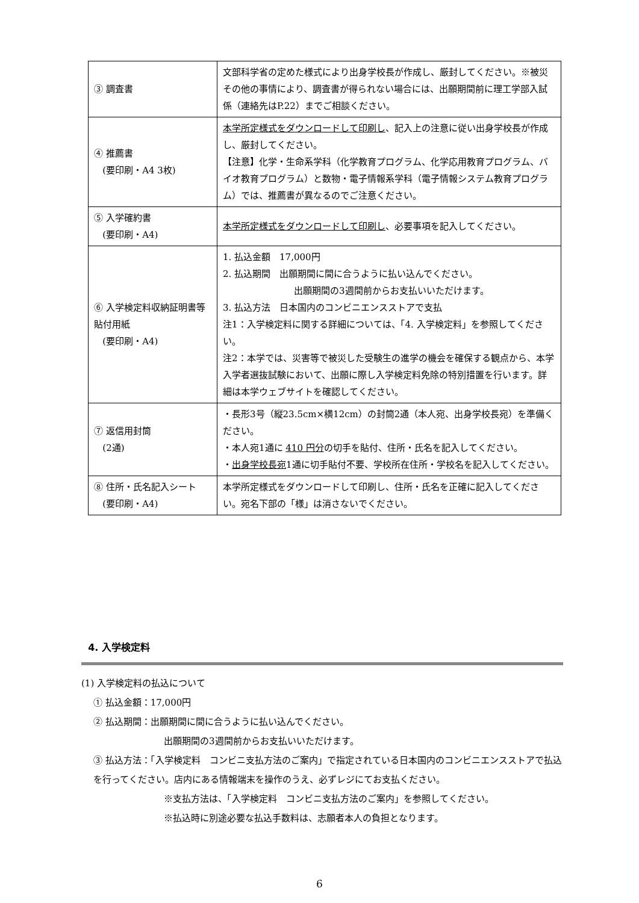| ③ 調査書 | 文部科学省の定めた様式により出身学校長が作成し、厳封してください。※被災その他の事情により、調査書が得られない場合には、出願期間前に理工学部入試係（連絡先はP.22）までご相談ください。 |
| ④ 推薦書 (要印刷・A4 3枚) | 本学所定様式をダウンロードして印刷し 、記入上の注意に従い出身学校長が作成し、厳封してください。 【注意】化学・生命系学科（化学教育プログラム、化学応用教育プログラム、バイオ教育プログラム）と数物・電子情報系学科（電子情報システム教育プログラム）では、推薦書が異なるのでご注意ください。 |
| ⑤ 入学確約書 (要印刷・A4) | 本学所定様式をダウンロードして印刷し 、必要事項を記入してください。 |
| ⑥ 入学検定料収納証明書等貼付用紙 (要印刷・A4) | 1. 払込金額 17,000円 2. 払込期間 出願期間に間に合うように払い込んでください。 出願期間の3週間前からお支払いいただけます。 3. 払込方法 日本国内のコンビニエンスストアで支払 注1：入学検定料に関する詳細については、「4. 入学検定料」を参照してください。 注2：本学では、災害等で被災した受験生の進学の機会を確保する観点から、本学入学者選抜試験において、出願に際し入学検定料免除の特別措置を行います。詳細は本学ウェブサイトを確認してください。 |
| ⑦ 返信用封筒 (2通) | ・長形3号（縦23.5cm×横12cm）の封筒2通（本人宛、出身学校長宛）を準備ください。 ・本人宛1通に 410 円分 の切手を貼付、住所・氏名を記入してください。 ・ 出身学校長宛 1通に切手貼付不要、学校所在住所・学校名を記入してください。 |
| ⑧ 住所・氏名記入シート (要印刷・A4) | 本学所定様式をダウンロードして印刷し、住所・氏名を正確に記入してください。宛名下部の「様」は消さないでください。 |
4. 入学検定料
(1) 入学検定料の払込について
① 払込金額：17,000円
② 払込期間：出願期間に間に合うように払い込んでください。
出願期間の3週間前からお支払いいただけます。
③ 払込方法：「入学検定料　コンビニ支払方法のご案内」で指定されている日本国内のコンビニエンスストアで払込を行ってください。店内にある情報端末を操作のうえ、必ずレジにてお支払ください。
※支払方法は、「入学検定料　コンビニ支払方法のご案内」を参照してください。
※払込時に別途必要な払込手数料は、志願者本人の負担となります。
6